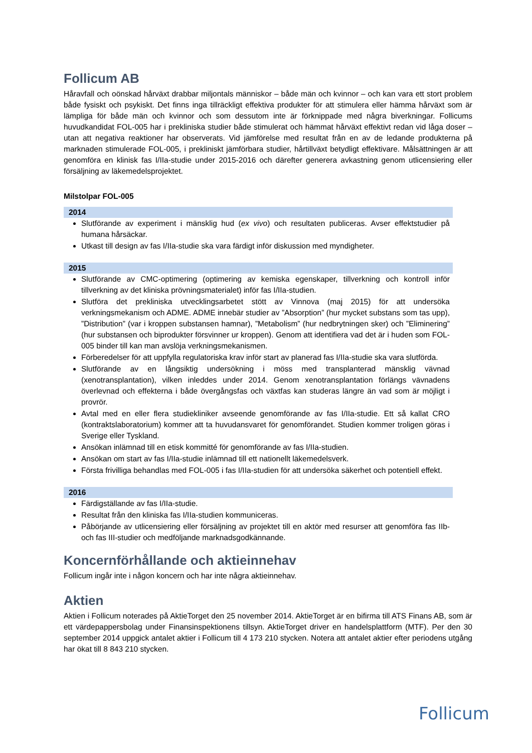Follicum AB
Håravfall och oönskad hårväxt drabbar miljontals människor – både män och kvinnor – och kan vara ett stort problem både fysiskt och psykiskt. Det finns inga tillräckligt effektiva produkter för att stimulera eller hämma hårväxt som är lämpliga för både män och kvinnor och som dessutom inte är förknippade med några biverkningar. Follicums huvudkandidat FOL-005 har i prekliniska studier både stimulerat och hämmat hårväxt effektivt redan vid låga doser – utan att negativa reaktioner har observerats. Vid jämförelse med resultat från en av de ledande produkterna på marknaden stimulerade FOL-005, i prekliniskt jämförbara studier, hårtillväxt betydligt effektivare. Målsättningen är att genomföra en klinisk fas I/IIa-studie under 2015-2016 och därefter generera avkastning genom utlicensiering eller försäljning av läkemedelsprojektet.
Milstolpar FOL-005
2014
Slutförande av experiment i mänsklig hud (ex vivo) och resultaten publiceras. Avser effektstudier på humana hårsäckar.
Utkast till design av fas I/IIa-studie ska vara färdigt inför diskussion med myndigheter.
2015
Slutförande av CMC-optimering (optimering av kemiska egenskaper, tillverkning och kontroll inför tillverkning av det kliniska prövningsmaterialet) inför fas I/IIa-studien.
Slutföra det prekliniska utvecklingsarbetet stött av Vinnova (maj 2015) för att undersöka verkningsmekanism och ADME. ADME innebär studier av ”Absorption” (hur mycket substans som tas upp), ”Distribution” (var i kroppen substansen hamnar), ”Metabolism” (hur nedbrytningen sker) och ”Eliminering” (hur substansen och biprodukter försvinner ur kroppen). Genom att identifiera vad det är i huden som FOL-005 binder till kan man avslöja verkningsmekanismen.
Förberedelser för att uppfylla regulatoriska krav inför start av planerad fas I/IIa-studie ska vara slutförda.
Slutförande av en långsiktig undersökning i möss med transplanterad mänsklig vävnad (xenotransplantation), vilken inleddes under 2014. Genom xenotransplantation förlängs vävnadens överlevnad och effekterna i både övergångsfas och växtfas kan studeras längre än vad som är möjligt i provrör.
Avtal med en eller flera studiekliniker avseende genomförande av fas I/IIa-studie. Ett så kallat CRO (kontraktslaboratorium) kommer att ta huvudansvaret för genomförandet. Studien kommer troligen göras i Sverige eller Tyskland.
Ansökan inlämnad till en etisk kommitté för genomförande av fas I/IIa-studien.
Ansökan om start av fas I/IIa-studie inlämnad till ett nationellt läkemedelsverk.
Första frivilliga behandlas med FOL-005 i fas I/IIa-studien för att undersöka säkerhet och potentiell effekt.
2016
Färdigställande av fas I/IIa-studie.
Resultat från den kliniska fas I/IIa-studien kommuniceras.
Påbörjande av utlicensiering eller försäljning av projektet till en aktör med resurser att genomföra fas IIb- och fas III-studier och medföljande marknadsgodkännande.
Koncernförhållande och aktieinnehav
Follicum ingår inte i någon koncern och har inte några aktieinnehav.
Aktien
Aktien i Follicum noterades på AktieTorget den 25 november 2014. AktieTorget är en bifirma till ATS Finans AB, som är ett värdepappersbolag under Finansinspektionens tillsyn. AktieTorget driver en handelsplattform (MTF). Per den 30 september 2014 uppgick antalet aktier i Follicum till 4 173 210 stycken. Notera att antalet aktier efter periodens utgång har ökat till 8 843 210 stycken.
Follicum